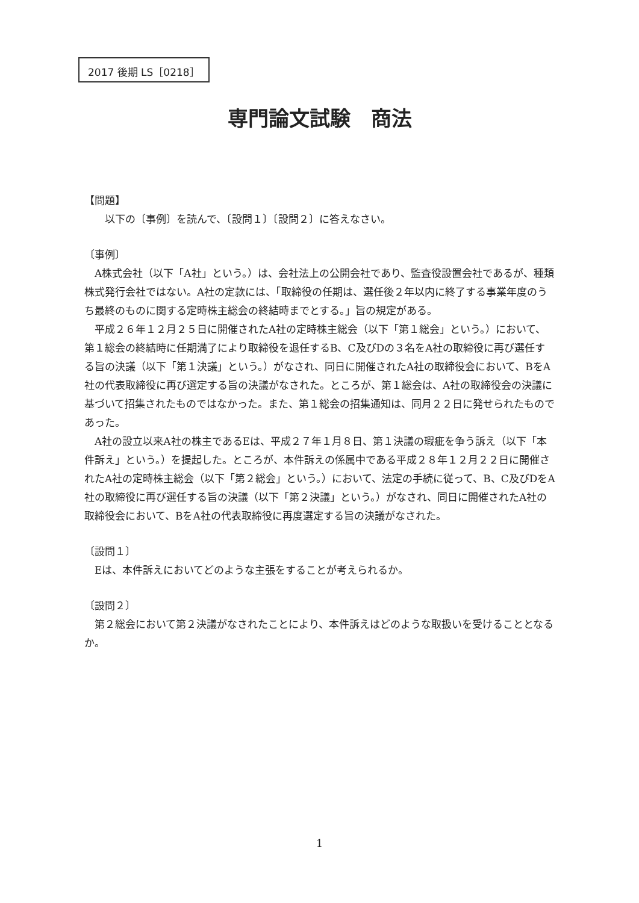2017 後期 LS［0218］
専門論文試験　商法
【問題】
以下の〔事例〕を読んで、〔設問１〕〔設問２〕に答えなさい。
〔事例〕
A株式会社（以下「A社」という。）は、会社法上の公開会社であり、監査役設置会社であるが、種類株式発行会社ではない。A社の定款には、「取締役の任期は、選任後２年以内に終了する事業年度のうち最終のものに関する定時株主総会の終結時までとする。」旨の規定がある。
平成２６年１２月２５日に開催されたA社の定時株主総会（以下「第１総会」という。）において、第１総会の終結時に任期満了により取締役を退任するB、C及びDの３名をA社の取締役に再び選任する旨の決議（以下「第１決議」という。）がなされ、同日に開催されたA社の取締役会において、BをA社の代表取締役に再び選定する旨の決議がなされた。ところが、第１総会は、A社の取締役会の決議に基づいて招集されたものではなかった。また、第１総会の招集通知は、同月２２日に発せられたものであった。
A社の設立以来A社の株主であるEは、平成２７年１月８日、第１決議の瑕疵を争う訴え（以下「本件訴え」という。）を提起した。ところが、本件訴えの係属中である平成２８年１２月２２日に開催されたA社の定時株主総会（以下「第２総会」という。）において、法定の手続に従って、B、C及びDをA社の取締役に再び選任する旨の決議（以下「第２決議」という。）がなされ、同日に開催されたA社の取締役会において、BをA社の代表取締役に再度選定する旨の決議がなされた。
〔設問１〕
Eは、本件訴えにおいてどのような主張をすることが考えられるか。
〔設問２〕
第２総会において第２決議がなされたことにより、本件訴えはどのような取扱いを受けることとなるか。
1